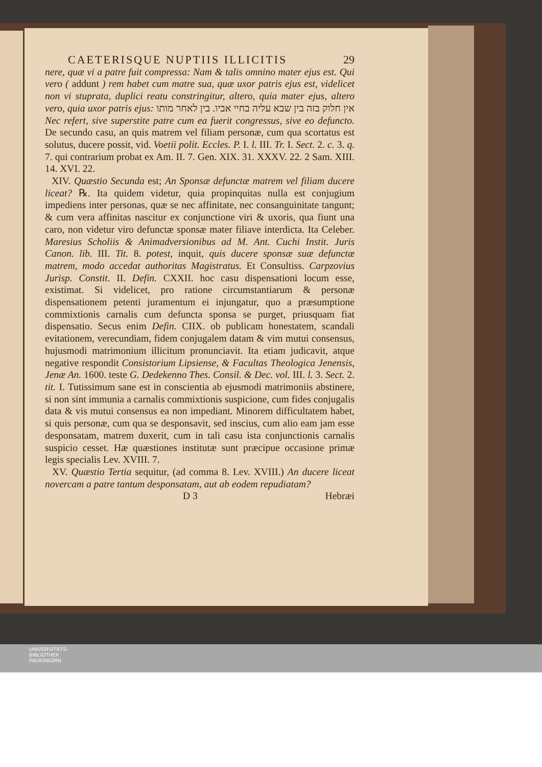CAETERISQUE NUPTIIS ILLICITIS 29
nere, quæ vi a patre fuit compressa: Nam & talis omnino mater ejus est. Qui vero ( addunt ) rem habet cum matre sua, quæ uxor patris ejus est, videlicet non vi stuprata, duplici reatu constringitur, altero, quia mater ejus, altero vero, quia uxor patris ejus: אין חלוק בזה בין שבא עליה בחיי אביו. בין לאחר מותו Nec refert, sive superstite patre cum ea fuerit congressus, sive eo defuncto. De secundo casu, an quis matrem vel filiam personæ, cum qua scortatus est solutus, ducere possit, vid. Voetii polit. Eccles. P. I. l. III. Tr. I. Sect. 2. c. 3. q. 7. qui contrarium probat ex Am. II. 7. Gen. XIX. 31. XXXV. 22. 2 Sam. XIII. 14. XVI. 22.
XIV. Quæstio Secunda est; An Sponsæ defunctæ matrem vel filiam ducere liceat? ℞. Ita quidem videtur, quia propinquitas nulla est conjugium impediens inter personas, quæ se nec affinitate, nec consanguinitate tangunt; & cum vera affinitas nascitur ex conjunctione viri & uxoris, qua fiunt una caro, non videtur viro defunctæ sponsæ mater filiave interdicta. Ita Celeber. Maresius Scholiis & Animadversionibus ad M. Ant. Cuchi Instit. Juris Canon. lib. III. Tit. 8. potest, inquit, quis ducere sponsæ suæ defunctæ matrem, modo accedat authoritas Magistratus. Et Consultiss. Carpzovius Jurisp. Constit. II. Defin. CXXII. hoc casu dispensationi locum esse, existimat. Si videlicet, pro ratione circumstantiarum & personæ dispensationem petenti juramentum ei injungatur, quo a præsumptione commixtionis carnalis cum defuncta sponsa se purget, priusquam fiat dispensatio. Secus enim Defin. CIIX. ob publicam honestatem, scandali evitationem, verecundiam, fidem conjugalem datam & vim mutui consensus, hujusmodi matrimonium illicitum pronunciavit. Ita etiam judicavit, atque negative respondit Consistorium Lipsiense, & Facultas Theologica Jenensis, Jenæ An. 1600. teste G. Dedekenno Thes. Consil. & Dec. vol. III. l. 3. Sect. 2. tit. I. Tutissimum sane est in conscientia ab ejusmodi matrimoniis abstinere, si non sint immunia a carnalis commixtionis suspicione, cum fides conjugalis data & vis mutui consensus ea non impediant. Minorem difficultatem habet, si quis personæ, cum qua se desponsavit, sed inscius, cum alio eam jam esse desponsatam, matrem duxerit, cum in tali casu ista conjunctionis carnalis suspicio cesset. Hæ quæstiones institutæ sunt præcipue occasione primæ legis specialis Lev. XVIII. 7.
XV. Quæstio Tertia sequitur, (ad comma 8. Lev. XVIII.) An ducere liceat novercam a patre tantum desponsatam, aut ab eodem repudiatam?
D 3 Hebræi
UNIVERSITÄTS-
BIBLIOTHEK
PADERBORN